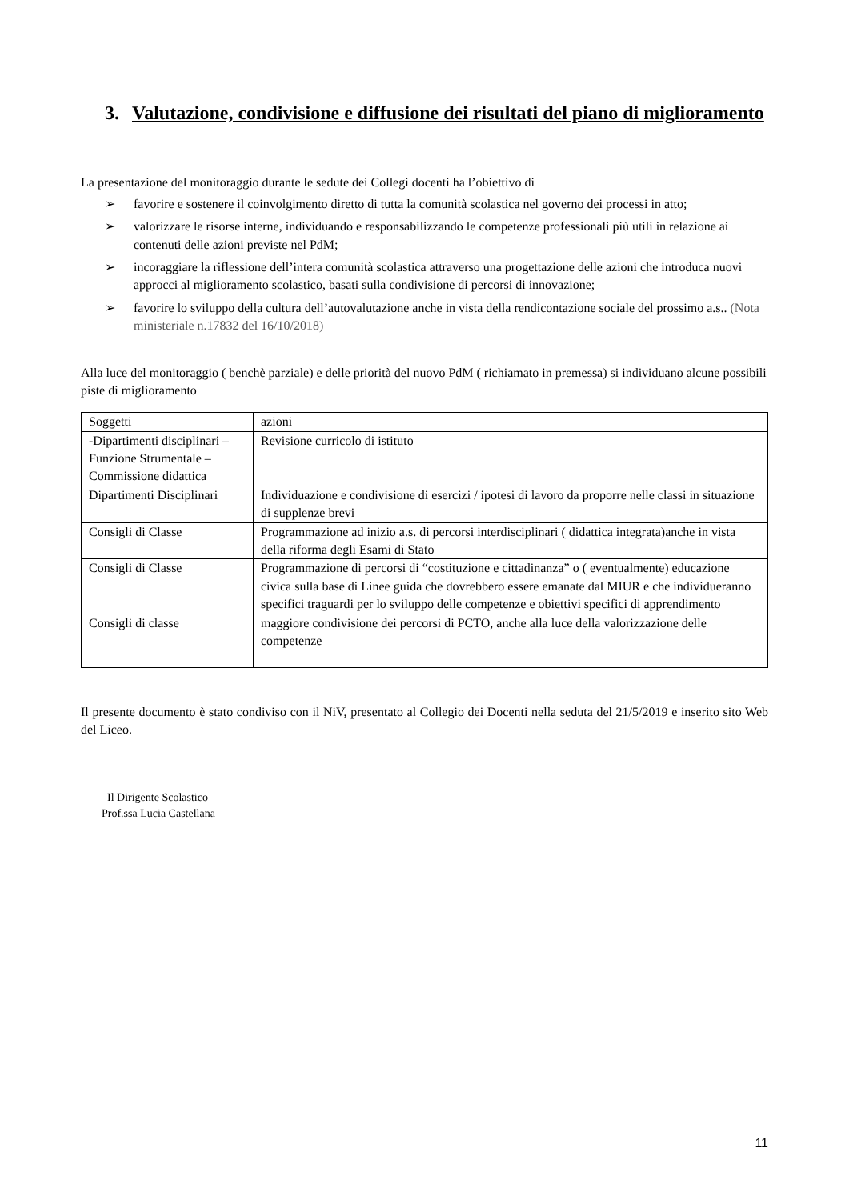3. Valutazione, condivisione e diffusione dei risultati del piano di miglioramento
La presentazione del monitoraggio durante le sedute dei Collegi docenti ha l’obiettivo di
➢ favorire e sostenere il coinvolgimento diretto di tutta la comunità scolastica nel governo dei processi in atto;
➢ valorizzare le risorse interne, individuando e responsabilizzando le competenze professionali più utili in relazione ai contenuti delle azioni previste nel PdM;
➢ incoraggiare la riflessione dell’intera comunità scolastica attraverso una progettazione delle azioni che introduca nuovi approcci al miglioramento scolastico, basati sulla condivisione di percorsi di innovazione;
➢ favorire lo sviluppo della cultura dell’autovalutazione anche in vista della rendicontazione sociale del prossimo a.s.. (Nota ministeriale n.17832 del 16/10/2018)
Alla luce del monitoraggio ( benchè parziale) e delle priorità del nuovo PdM ( richiamato in premessa) si individuano alcune possibili piste di miglioramento
| Soggetti | azioni |
| -Dipartimenti disciplinari – Funzione Strumentale – Commissione didattica | Revisione curricolo di istituto |
| Dipartimenti Disciplinari | Individuazione e condivisione di esercizi / ipotesi di lavoro da proporre nelle classi in situazione di supplenze brevi |
| Consigli di Classe | Programmazione ad inizio a.s. di percorsi interdisciplinari ( didattica integrata)anche in vista della riforma degli Esami di Stato |
| Consigli di Classe | Programmazione di percorsi di “costituzione e cittadinanza” o ( eventualmente) educazione civica sulla base di Linee guida che dovrebbero essere emanate dal MIUR e che individueranno specifici traguardi per lo sviluppo delle competenze e obiettivi specifici di apprendimento |
| Consigli di classe | maggiore condivisione dei percorsi di PCTO, anche alla luce della valorizzazione delle competenze |
Il presente documento è stato condiviso con il NiV, presentato al Collegio dei Docenti nella seduta del 21/5/2019 e inserito sito Web del Liceo.
Il Dirigente Scolastico
Prof.ssa Lucia Castellana
11